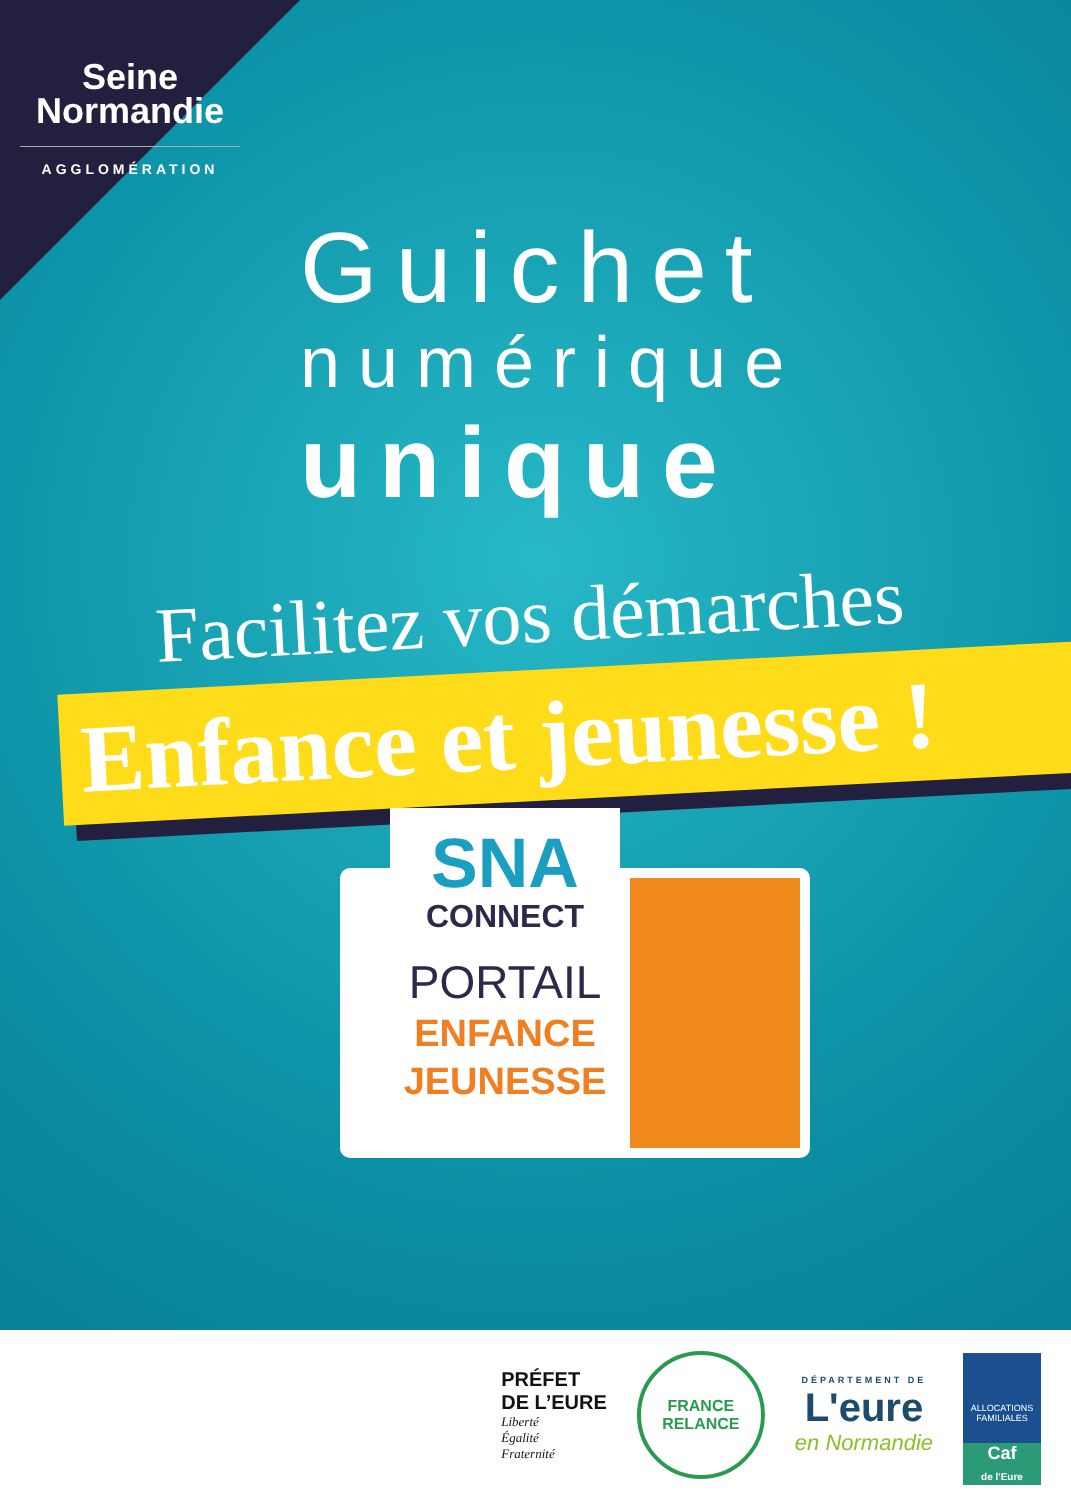Seine
Normandie
AGGLOMÉRATION
Guichet
numérique
unique
Facilitez vos démarches
Enfance et jeunesse !
SNA
CONNECT
PORTAIL
ENFANCE
JEUNESSE
PRÉFET
DE L’EURE
Liberté
Égalité
Fraternité
FRANCE
RELANCE
DÉPARTEMENT DE
L'eure
en Normandie
ALLOCATIONS FAMILIALES
Caf
de l'Eure